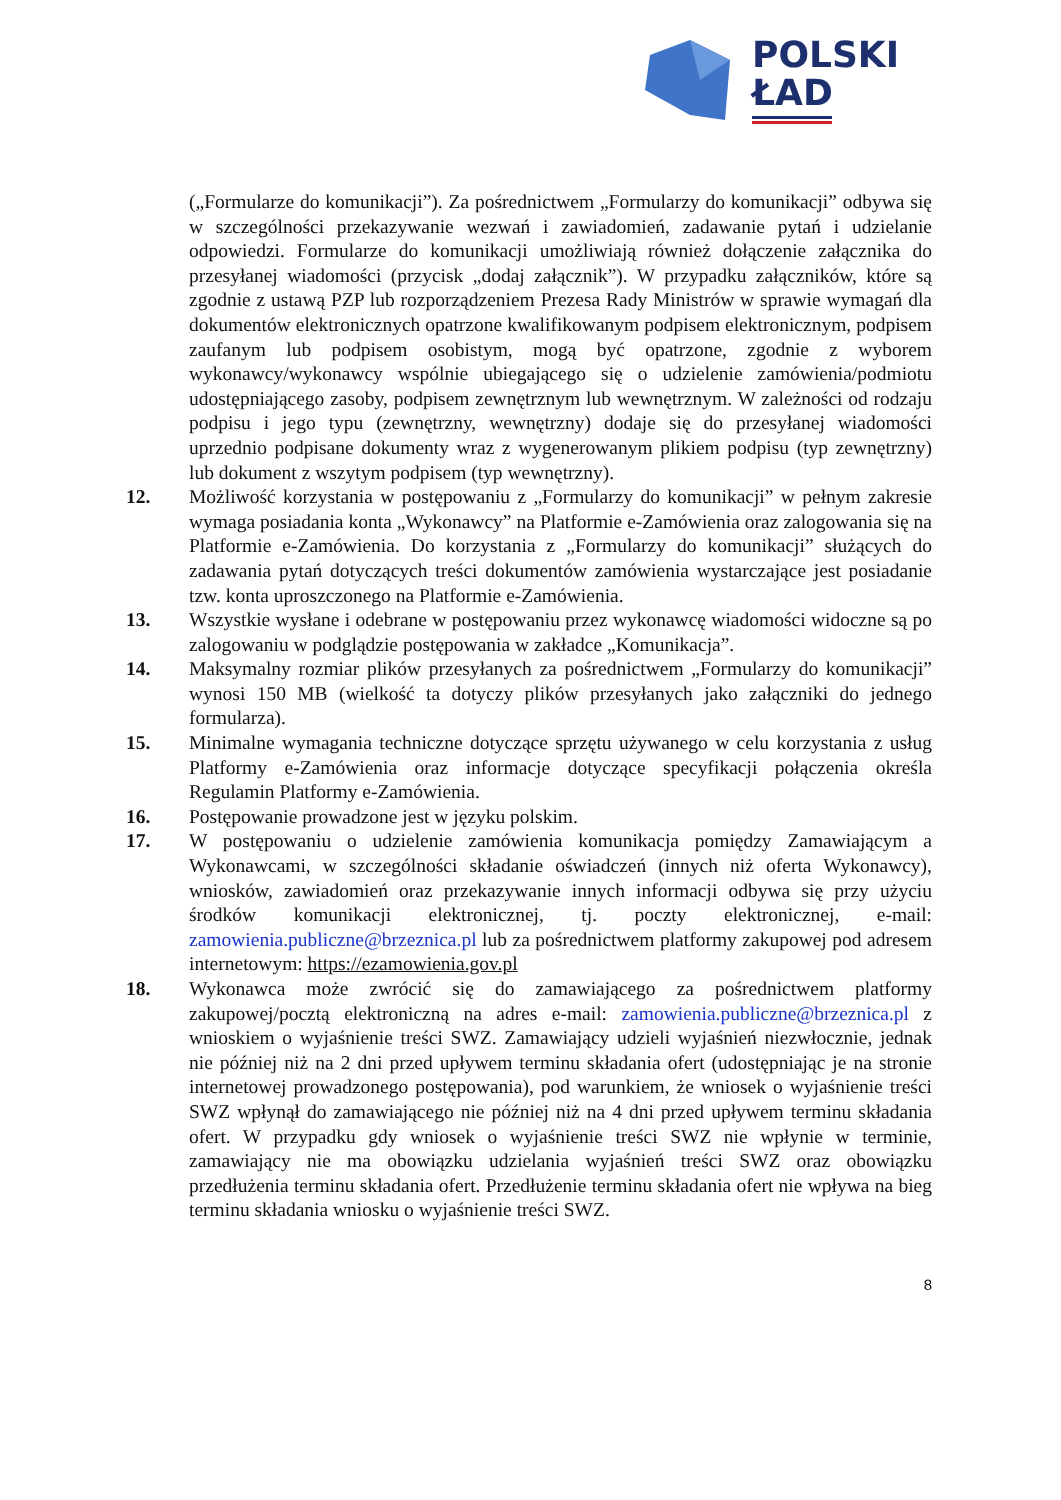POLSKI
ŁAD
(„Formularze do komunikacji”). Za pośrednictwem „Formularzy do komunikacji” odbywa się w szczególności przekazywanie wezwań i zawiadomień, zadawanie pytań i udzielanie odpowiedzi. Formularze do komunikacji umożliwiają również dołączenie załącznika do przesyłanej wiadomości (przycisk „dodaj załącznik”). W przypadku załączników, które są zgodnie z ustawą PZP lub rozporządzeniem Prezesa Rady Ministrów w sprawie wymagań dla dokumentów elektronicznych opatrzone kwalifikowanym podpisem elektronicznym, podpisem zaufanym lub podpisem osobistym, mogą być opatrzone, zgodnie z wyborem wykonawcy/wykonawcy wspólnie ubiegającego się o udzielenie zamówienia/podmiotu udostępniającego zasoby, podpisem zewnętrznym lub wewnętrznym. W zależności od rodzaju podpisu i jego typu (zewnętrzny, wewnętrzny) dodaje się do przesyłanej wiadomości uprzednio podpisane dokumenty wraz z wygenerowanym plikiem podpisu (typ zewnętrzny) lub dokument z wszytym podpisem (typ wewnętrzny).
12. Możliwość korzystania w postępowaniu z „Formularzy do komunikacji” w pełnym zakresie wymaga posiadania konta „Wykonawcy” na Platformie e-Zamówienia oraz zalogowania się na Platformie e-Zamówienia. Do korzystania z „Formularzy do komunikacji” służących do zadawania pytań dotyczących treści dokumentów zamówienia wystarczające jest posiadanie tzw. konta uproszczonego na Platformie e-Zamówienia.
13. Wszystkie wysłane i odebrane w postępowaniu przez wykonawcę wiadomości widoczne są po zalogowaniu w podglądzie postępowania w zakładce „Komunikacja”.
14. Maksymalny rozmiar plików przesyłanych za pośrednictwem „Formularzy do komunikacji” wynosi 150 MB (wielkość ta dotyczy plików przesyłanych jako załączniki do jednego formularza).
15. Minimalne wymagania techniczne dotyczące sprzętu używanego w celu korzystania z usług Platformy e-Zamówienia oraz informacje dotyczące specyfikacji połączenia określa Regulamin Platformy e-Zamówienia.
16. Postępowanie prowadzone jest w języku polskim.
17. W postępowaniu o udzielenie zamówienia komunikacja pomiędzy Zamawiającym a Wykonawcami, w szczególności składanie oświadczeń (innych niż oferta Wykonawcy), wniosków, zawiadomień oraz przekazywanie innych informacji odbywa się przy użyciu środków komunikacji elektronicznej, tj. poczty elektronicznej, e-mail: zamowienia.publiczne@brzeznica.pl lub za pośrednictwem platformy zakupowej pod adresem internetowym: https://ezamowienia.gov.pl
18. Wykonawca może zwrócić się do zamawiającego za pośrednictwem platformy zakupowej/pocztą elektroniczną na adres e-mail: zamowienia.publiczne@brzeznica.pl z wnioskiem o wyjaśnienie treści SWZ. Zamawiający udzieli wyjaśnień niezwłocznie, jednak nie później niż na 2 dni przed upływem terminu składania ofert (udostępniając je na stronie internetowej prowadzonego postępowania), pod warunkiem, że wniosek o wyjaśnienie treści SWZ wpłynął do zamawiającego nie później niż na 4 dni przed upływem terminu składania ofert. W przypadku gdy wniosek o wyjaśnienie treści SWZ nie wpłynie w terminie, zamawiający nie ma obowiązku udzielania wyjaśnień treści SWZ oraz obowiązku przedłużenia terminu składania ofert. Przedłużenie terminu składania ofert nie wpływa na bieg terminu składania wniosku o wyjaśnienie treści SWZ.
8